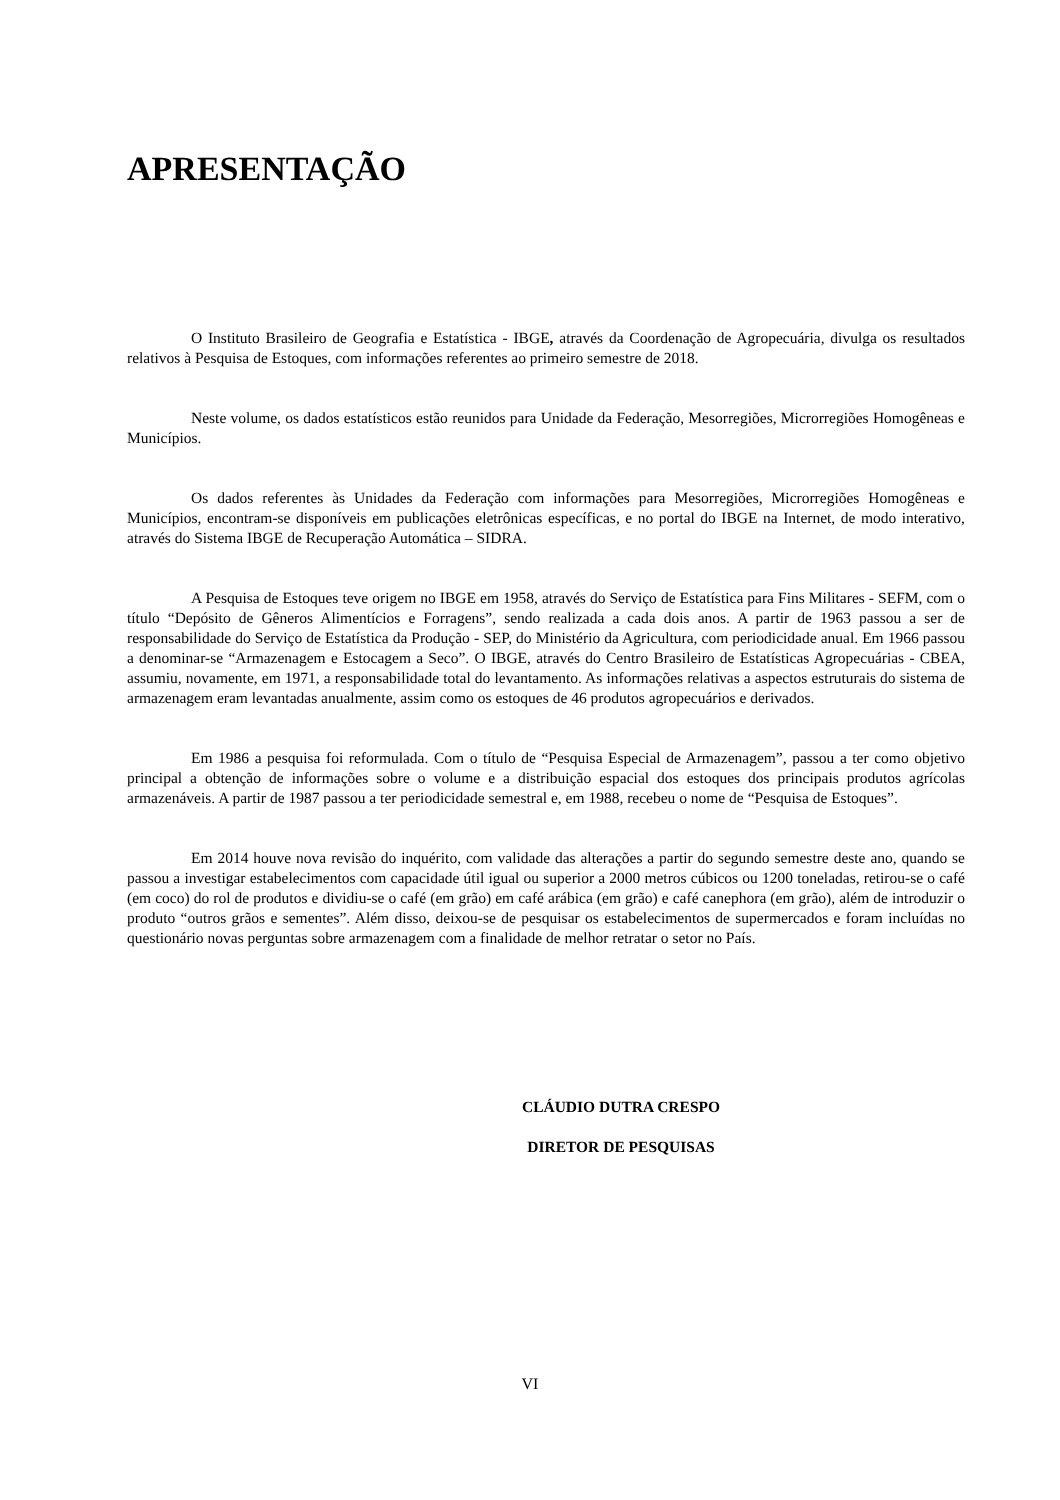APRESENTAÇÃO
O Instituto Brasileiro de Geografia e Estatística - IBGE, através da Coordenação de Agropecuária, divulga os resultados relativos à Pesquisa de Estoques, com informações referentes ao primeiro semestre de 2018.
Neste volume, os dados estatísticos estão reunidos para Unidade da Federação, Mesorregiões, Microrregiões Homogêneas e Municípios.
Os dados referentes às Unidades da Federação com informações para Mesorregiões, Microrregiões Homogêneas e Municípios, encontram-se disponíveis em publicações eletrônicas específicas, e no portal do IBGE na Internet, de modo interativo, através do Sistema IBGE de Recuperação Automática – SIDRA.
A Pesquisa de Estoques teve origem no IBGE em 1958, através do Serviço de Estatística para Fins Militares - SEFM, com o título “Depósito de Gêneros Alimentícios e Forragens”, sendo realizada a cada dois anos. A partir de 1963 passou a ser de responsabilidade do Serviço de Estatística da Produção - SEP, do Ministério da Agricultura, com periodicidade anual. Em 1966 passou a denominar-se “Armazenagem e Estocagem a Seco”. O IBGE, através do Centro Brasileiro de Estatísticas Agropecuárias - CBEA, assumiu, novamente, em 1971, a responsabilidade total do levantamento. As informações relativas a aspectos estruturais do sistema de armazenagem eram levantadas anualmente, assim como os estoques de 46 produtos agropecuários e derivados.
Em 1986 a pesquisa foi reformulada. Com o título de “Pesquisa Especial de Armazenagem”, passou a ter como objetivo principal a obtenção de informações sobre o volume e a distribuição espacial dos estoques dos principais produtos agrícolas armazenáveis. A partir de 1987 passou a ter periodicidade semestral e, em 1988, recebeu o nome de “Pesquisa de Estoques”.
Em 2014 houve nova revisão do inquérito, com validade das alterações a partir do segundo semestre deste ano, quando se passou a investigar estabelecimentos com capacidade útil igual ou superior a 2000 metros cúbicos ou 1200 toneladas, retirou-se o café (em coco) do rol de produtos e dividiu-se o café (em grão) em café arábica (em grão) e café canephora (em grão), além de introduzir o produto “outros grãos e sementes”. Além disso, deixou-se de pesquisar os estabelecimentos de supermercados e foram incluídas no questionário novas perguntas sobre armazenagem com a finalidade de melhor retratar o setor no País.
CLÁUDIO DUTRA CRESPO
DIRETOR DE PESQUISAS
VI